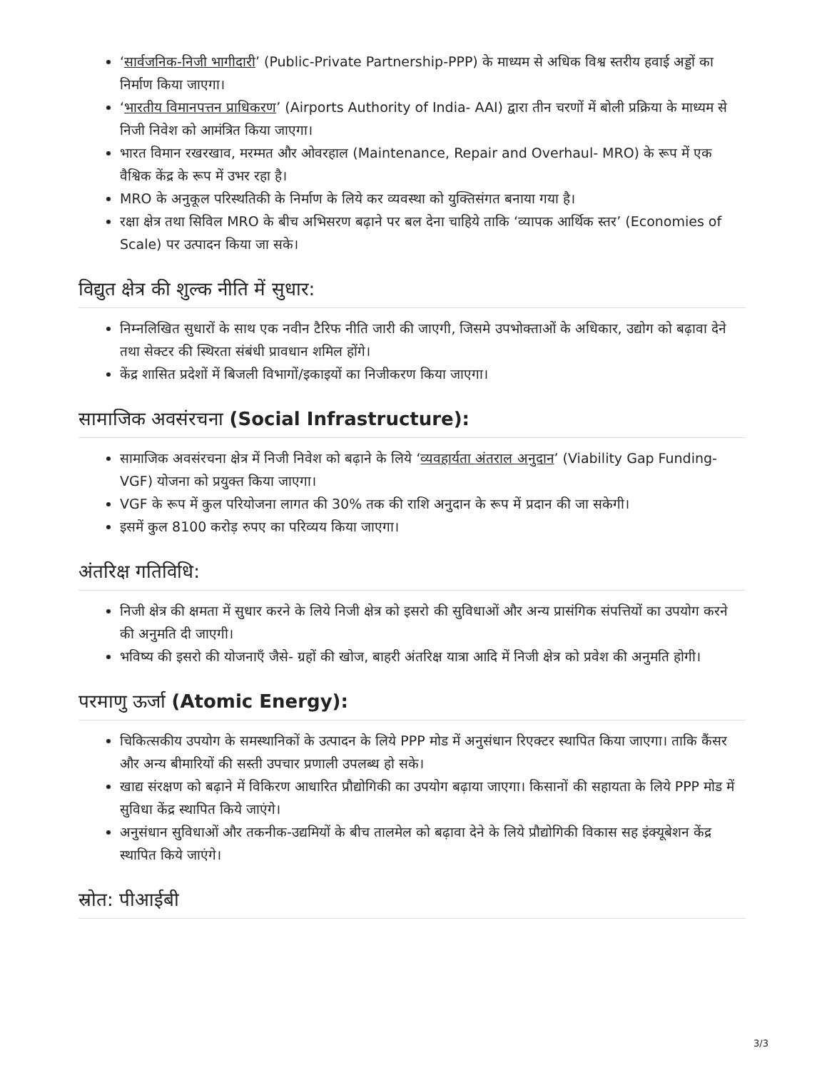‘सार्वजनिक-निजी भागीदारी’ (Public-Private Partnership-PPP) के माध्यम से अधिक विश्व स्तरीय हवाई अड्डों का निर्माण किया जाएगा।
‘भारतीय विमानपत्तन प्राधिकरण’ (Airports Authority of India- AAI) द्वारा तीन चरणों में बोली प्रक्रिया के माध्यम से निजी निवेश को आमंत्रित किया जाएगा।
भारत विमान रखरखाव, मरम्मत और ओवरहाल (Maintenance, Repair and Overhaul- MRO) के रूप में एक वैश्विक केंद्र के रूप में उभर रहा है।
MRO के अनुकूल परिस्थतिकी के निर्माण के लिये कर व्यवस्था को युक्तिसंगत बनाया गया है।
रक्षा क्षेत्र तथा सिविल MRO के बीच अभिसरण बढ़ाने पर बल देना चाहिये ताकि ‘व्यापक आर्थिक स्तर’ (Economies of Scale) पर उत्पादन किया जा सके।
विद्युत क्षेत्र की शुल्क नीति में सुधार:
निम्नलिखित सुधारों के साथ एक नवीन टैरिफ नीति जारी की जाएगी, जिसमे उपभोक्ताओं के अधिकार, उद्योग को बढ़ावा देने तथा सेक्टर की स्थिरता संबंधी प्रावधान शमिल होंगे।
केंद्र शासित प्रदेशों में बिजली विभागों/इकाइयों का निजीकरण किया जाएगा।
सामाजिक अवसंरचना (Social Infrastructure):
सामाजिक अवसंरचना क्षेत्र में निजी निवेश को बढ़ाने के लिये ‘व्यवहार्यता अंतराल अनुदान’ (Viability Gap Funding- VGF) योजना को प्रयुक्त किया जाएगा।
VGF के रूप में कुल परियोजना लागत की 30% तक की राशि अनुदान के रूप में प्रदान की जा सकेगी।
इसमें कुल 8100 करोड़ रुपए का परिव्यय किया जाएगा।
अंतरिक्ष गतिविधि:
निजी क्षेत्र की क्षमता में सुधार करने के लिये निजी क्षेत्र को इसरो की सुविधाओं और अन्य प्रासंगिक संपत्तियों का उपयोग करने की अनुमति दी जाएगी।
भविष्य की इसरो की योजनाएँ जैसे- ग्रहों की खोज, बाहरी अंतरिक्ष यात्रा आदि में निजी क्षेत्र को प्रवेश की अनुमति होगी।
परमाणु ऊर्जा (Atomic Energy):
चिकित्सकीय उपयोग के समस्थानिकों के उत्पादन के लिये PPP मोड में अनुसंधान रिएक्टर स्थापित किया जाएगा। ताकि कैंसर और अन्य बीमारियों की सस्ती उपचार प्रणाली उपलब्ध हो सके।
खाद्य संरक्षण को बढ़ाने में विकिरण आधारित प्रौद्योगिकी का उपयोग बढ़ाया जाएगा। किसानों की सहायता के लिये PPP मोड में सुविधा केंद्र स्थापित किये जाएंगे।
अनुसंधान सुविधाओं और तकनीक-उद्यमियों के बीच तालमेल को बढ़ावा देने के लिये प्रौद्योगिकी विकास सह इंक्यूबेशन केंद्र स्थापित किये जाएंगे।
स्रोत: पीआईबी
3/3